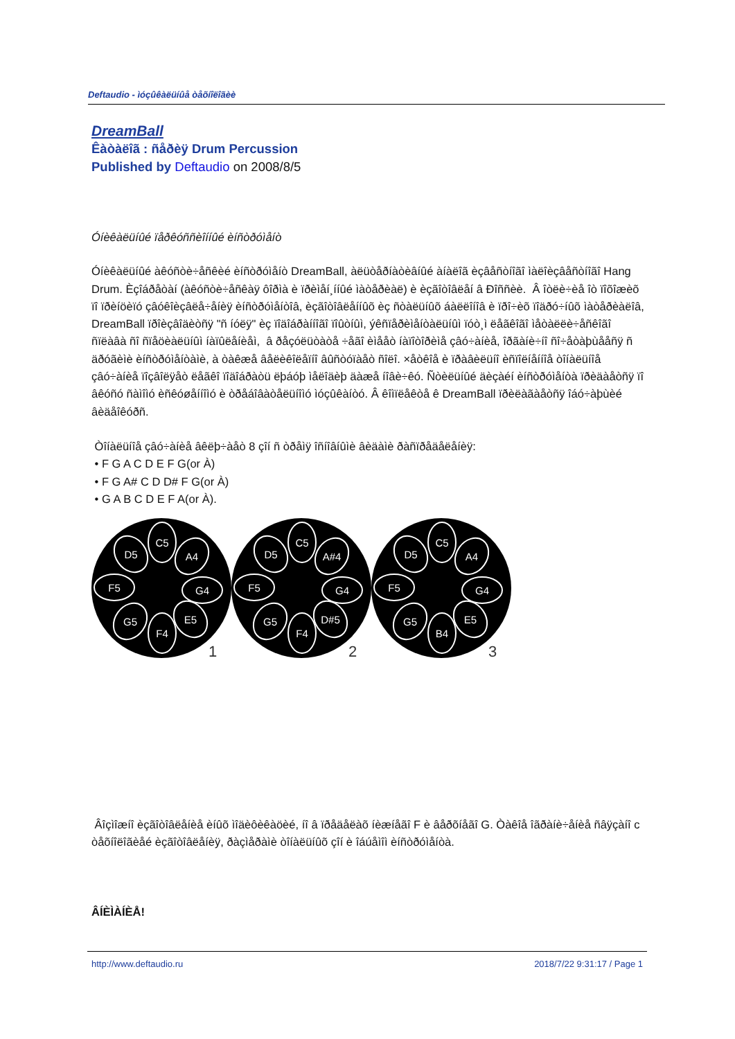Deftaudio - ìóçûêàëüíûå òåõíîëîãèè
DreamBall
Êàòàëîã : ñåðèÿ Drum Percussion
Published by Deftaudio on 2008/8/5
Óíèêàëüíûé ïåðêóññèîííûé èíñòðóìåíò
Óíèêàëüíûé àêóñòè÷åñêèé èíñòðóìåíò DreamBall, àëüòåðíàòèâíûé àíàëîã èçâåñòíîãî ìàëîèçâåñòíîãî Hang Drum. Èçîáðåòàí (àêóñòè÷åñêàÿ ôîðìà è ïðèìåí¸ííûé ìàòåðèàë) è èçãîòîâëåí â Ðîññèè. Â îòëè÷èå îò ïîõîæèõ ïî ïðèíöèïó çâóêîèçâëå÷åíèÿ èíñòðóìåíòîâ, èçãîòîâëåííûõ èç ñòàëüíûõ áàëëîíîâ è ïðî÷èõ ïîäðó÷íûõ ìàòåðèàëîâ, DreamBall ïðîèçâîäèòñÿ "ñ íóëÿ" èç ïîäîáðàííîãî ïîûòíûì, ýêñïåðèìåíòàëüíûì ïóò¸ì ëåãêîãî ìåòàëëè÷åñêîãî ñïëàâà ñî ñïåöèàëüíûì íàïûëåíèåì, â ðåçóëüòàòå ÷åãî èìååò íàïîòîðèìå çâó÷àíèå, îðãàíè÷íî ñî÷åòàþùååñÿ ñ äðóãèìè èíñòðóìåíòàìè, à òàêæå âåëèêîëåïíî âûñòóïàåò ñîëî. ×åòêîå è ïðàâèëüíî èñïîëíåííîå òîíàëüíîå çâó÷àíèå ïîçâîëÿåò ëåãêî ïîäîáðàòü ëþáóþ ìåëîäèþ äàæå íîâè÷êó. Ñòèëüíûé äèçàéí èíñòðóìåíòà ïðèäàåòñÿ ïî âêóñó ñàìîìó èñêóøåííîìó è òðåáîâàòåëüíîìó ìóçûêàíòó. Â êîìïëåêòå ê DreamBall ïðèëàãàåòñÿ îáó÷àþùèé âèäåîêóðñ.
Òîíàëüíîå çâó÷àíèå âêëþ÷àåò 8 çîí ñ òðåìÿ îñíîâíûìè âèäàìè ðàñïðåäåëåíèÿ:
• F G A C D E F G(or À)
• F G A# C D D# F G(or À)
• G A B C D E F A(or À).
C5
D5
A4
F5
G4
G5
F4
E5
1
C5
D5
A#4
F5
G4
G5
F4
D#5
2
C5
D5
A4
F5
G4
G5
B4
E5
3
Âîçìîæíî èçãîòîâëåíèå èíûõ ìîäèôèêàöèé, íî â ïðåäåëàõ íèæíåãî F è âåðõíåãî G. Òàêîå îãðàíè÷åíèå ñâÿçàíî c òåõíîëîãèåé èçãîòîâëåíèÿ, ðàçìåðàìè òîíàëüíûõ çîí è îáúåìîì èíñòðóìåíòà.
ÂÍÈÌÀÍÈÅ!
http://www.deftaudio.ru 2018/7/22 9:31:17 / Page 1